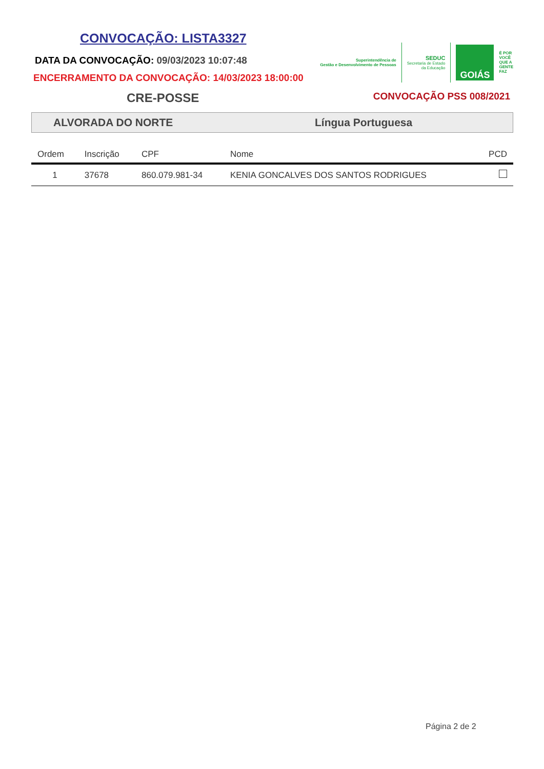CONVOCAÇÃO: LISTA3327
DATA DA CONVOCAÇÃO: 09/03/2023 10:07:48
ENCERRAMENTO DA CONVOCAÇÃO: 14/03/2023 18:00:00
Superintendência de
Gestão e Desenvolvimento de Pessoas
SEDUC
Secretaria de Estado
da Educação
GOIÁS
É POR
VOCÊ
QUE A
GENTE
FAZ
CRE-POSSE CONVOCAÇÃO PSS 008/2021
ALVORADA DO NORTE Língua Portuguesa
| Ordem | Inscrição | CPF | Nome | PCD |
| --- | --- | --- | --- | --- |
| 1 | 37678 | 860.079.981-34 | KENIA GONCALVES DOS SANTOS RODRIGUES | |
Página 2 de 2